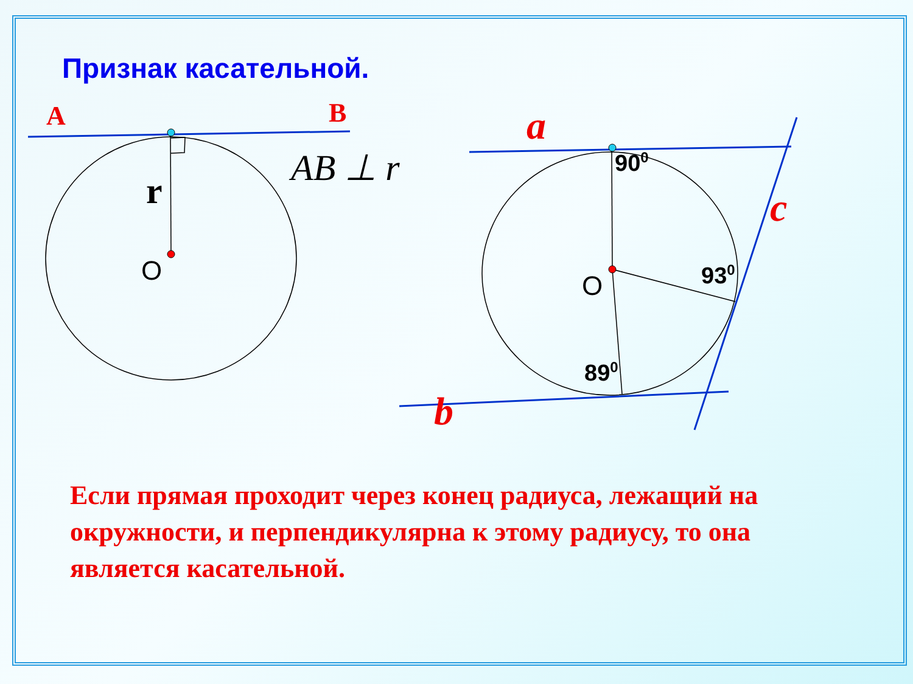Признак касательной.
A B
AB ⊥ r
r
O O
a
c
b
90<sup>0</sup>
93<sup>0</sup>
89<sup>0</sup>
Если прямая проходит через конец радиуса, лежащий на окружности, и перпендикулярна к этому радиусу, то она является касательной.